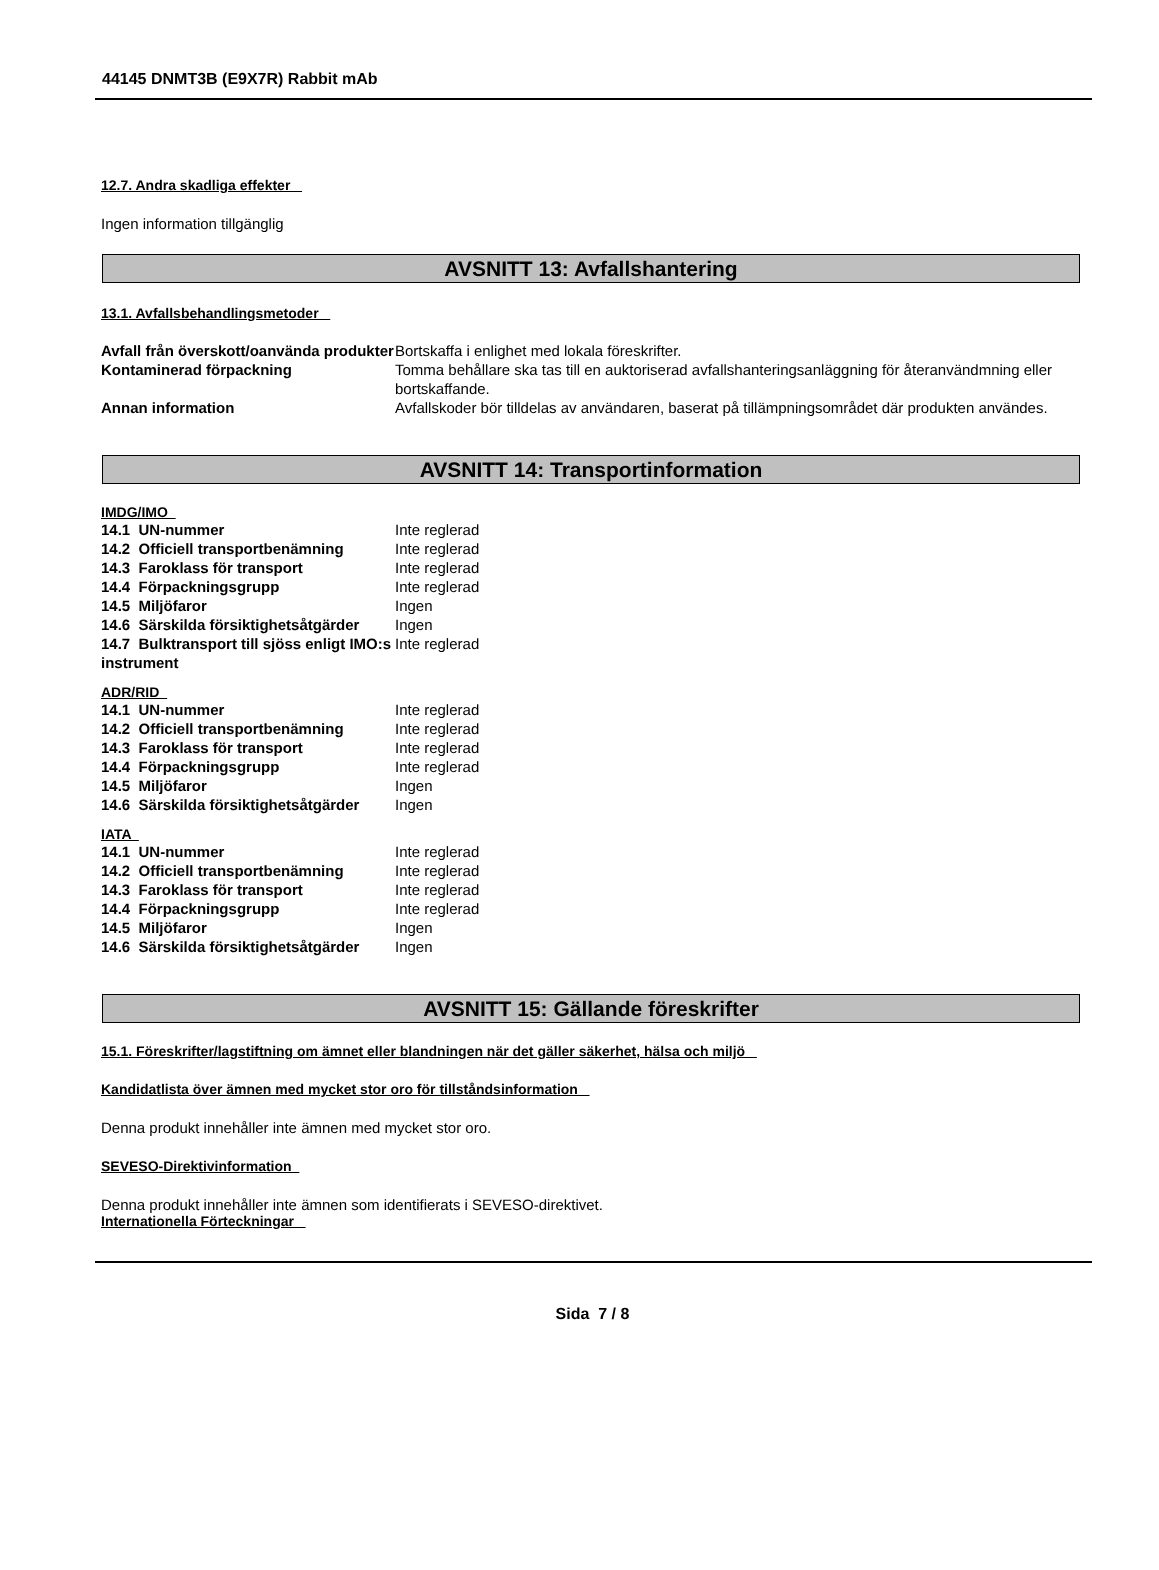44145 DNMT3B (E9X7R) Rabbit mAb
12.7. Andra skadliga effekter
Ingen information tillgänglig
AVSNITT 13: Avfallshantering
13.1. Avfallsbehandlingsmetoder
| Avfall från överskott/oanvända produkter | Bortskaffa i enlighet med lokala föreskrifter. |
| Kontaminerad förpackning | Tomma behållare ska tas till en auktoriserad avfallshanteringsanläggning för återanvändmning eller bortskaffande. |
| Annan information | Avfallskoder bör tilldelas av användaren, baserat på tillämpningsområdet där produkten användes. |
AVSNITT 14: Transportinformation
IMDG/IMO
| 14.1 UN-nummer | Inte reglerad |
| 14.2 Officiell transportbenämning | Inte reglerad |
| 14.3 Faroklass för transport | Inte reglerad |
| 14.4 Förpackningsgrupp | Inte reglerad |
| 14.5 Miljöfaror | Ingen |
| 14.6 Särskilda försiktighetsåtgärder | Ingen |
| 14.7 Bulktransport till sjöss enligt IMO:s instrument | Inte reglerad |
ADR/RID
| 14.1 UN-nummer | Inte reglerad |
| 14.2 Officiell transportbenämning | Inte reglerad |
| 14.3 Faroklass för transport | Inte reglerad |
| 14.4 Förpackningsgrupp | Inte reglerad |
| 14.5 Miljöfaror | Ingen |
| 14.6 Särskilda försiktighetsåtgärder | Ingen |
IATA
| 14.1 UN-nummer | Inte reglerad |
| 14.2 Officiell transportbenämning | Inte reglerad |
| 14.3 Faroklass för transport | Inte reglerad |
| 14.4 Förpackningsgrupp | Inte reglerad |
| 14.5 Miljöfaror | Ingen |
| 14.6 Särskilda försiktighetsåtgärder | Ingen |
AVSNITT 15: Gällande föreskrifter
15.1. Föreskrifter/lagstiftning om ämnet eller blandningen när det gäller säkerhet, hälsa och miljö
Kandidatlista över ämnen med mycket stor oro för tillståndsinformation
Denna produkt innehåller inte ämnen med mycket stor oro.
SEVESO-Direktivinformation
Denna produkt innehåller inte ämnen som identifierats i SEVESO-direktivet.
Internationella Förteckningar
Sida 7 / 8